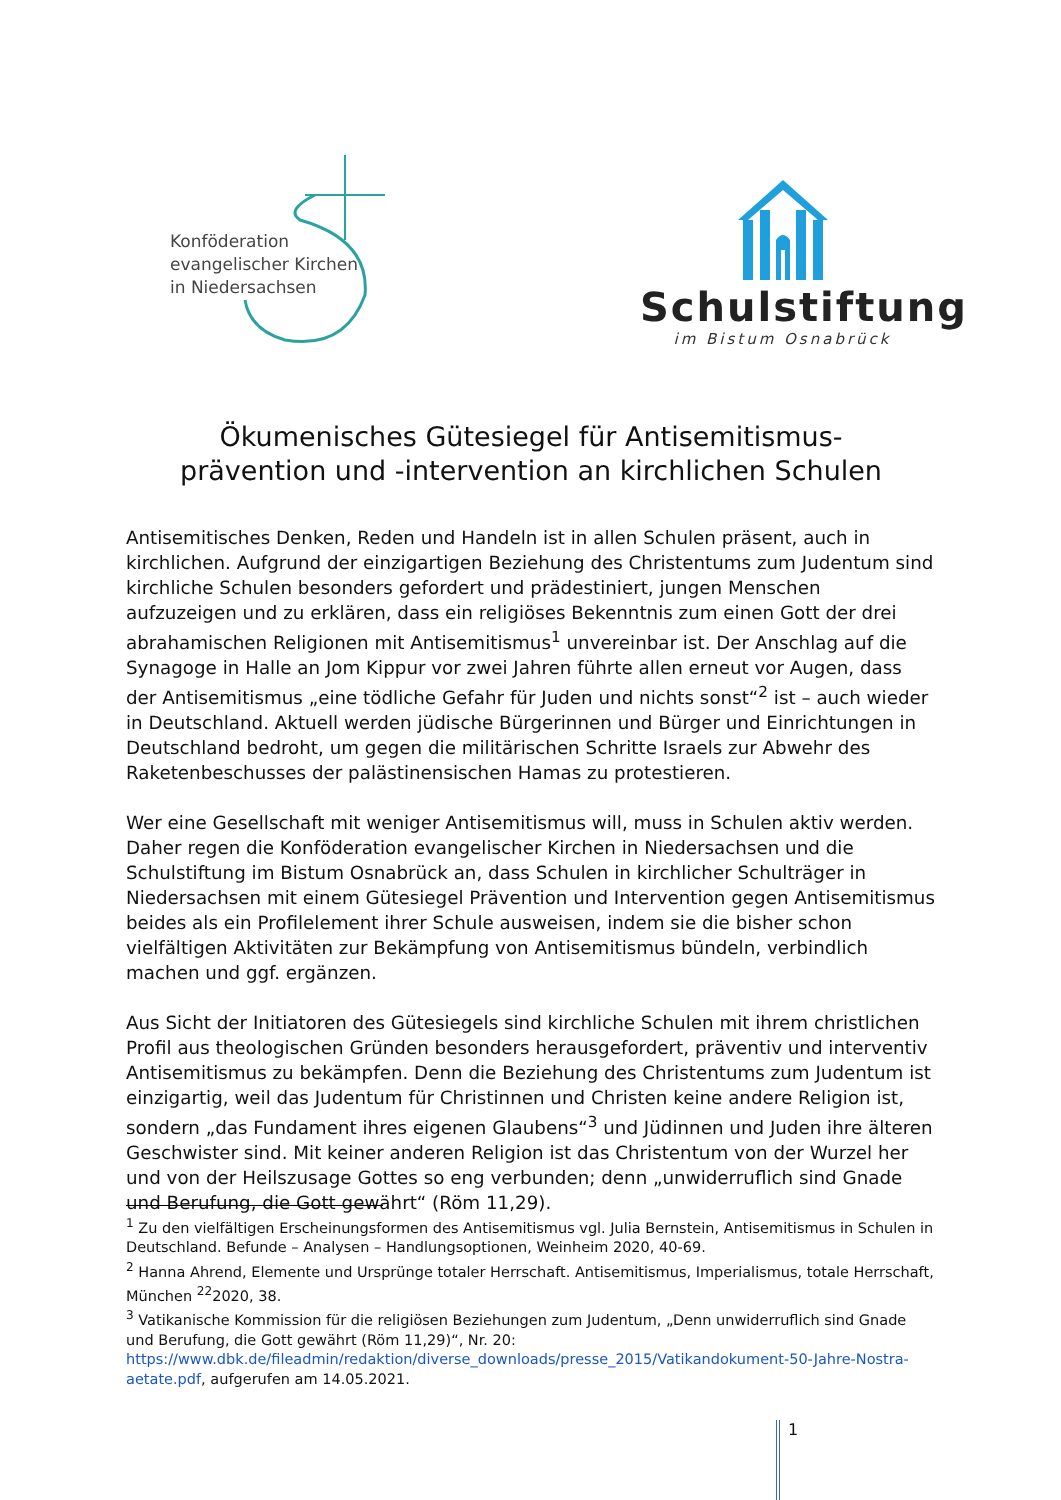Konföderation
evangelischer Kirchen
in Niedersachsen
Schulstiftung
im Bistum Osnabrück
Ökumenisches Gütesiegel für Antisemitismus-
prävention und -intervention an kirchlichen Schulen
Antisemitisches Denken, Reden und Handeln ist in allen Schulen präsent, auch in kirchlichen. Aufgrund der einzigartigen Beziehung des Christentums zum Judentum sind kirchliche Schulen besonders gefordert und prädestiniert, jungen Menschen aufzuzeigen und zu erklären, dass ein religiöses Bekenntnis zum einen Gott der drei abrahamischen Religionen mit Antisemitismus<sup>1</sup> unvereinbar ist. Der Anschlag auf die Synagoge in Halle an Jom Kippur vor zwei Jahren führte allen erneut vor Augen, dass der Antisemitismus „eine tödliche Gefahr für Juden und nichts sonst“<sup>2</sup> ist – auch wieder in Deutschland. Aktuell werden jüdische Bürgerinnen und Bürger und Einrichtungen in Deutschland bedroht, um gegen die militärischen Schritte Israels zur Abwehr des Raketenbeschusses der palästinensischen Hamas zu protestieren.
Wer eine Gesellschaft mit weniger Antisemitismus will, muss in Schulen aktiv werden. Daher regen die Konföderation evangelischer Kirchen in Niedersachsen und die Schulstiftung im Bistum Osnabrück an, dass Schulen in kirchlicher Schulträger in Niedersachsen mit einem Gütesiegel Prävention und Intervention gegen Antisemitismus beides als ein Profilelement ihrer Schule ausweisen, indem sie die bisher schon vielfältigen Aktivitäten zur Bekämpfung von Antisemitismus bündeln, verbindlich machen und ggf. ergänzen.
Aus Sicht der Initiatoren des Gütesiegels sind kirchliche Schulen mit ihrem christlichen Profil aus theologischen Gründen besonders herausgefordert, präventiv und interventiv Antisemitismus zu bekämpfen. Denn die Beziehung des Christentums zum Judentum ist einzigartig, weil das Judentum für Christinnen und Christen keine andere Religion ist, sondern „das Fundament ihres eigenen Glaubens“<sup>3</sup> und Jüdinnen und Juden ihre älteren Geschwister sind. Mit keiner anderen Religion ist das Christentum von der Wurzel her und von der Heilszusage Gottes so eng verbunden; denn „unwiderruflich sind Gnade und Berufung, die Gott gewährt“ (Röm 11,29).
<sup>1</sup> Zu den vielfältigen Erscheinungsformen des Antisemitismus vgl. Julia Bernstein, Antisemitismus in Schulen in Deutschland. Befunde – Analysen – Handlungsoptionen, Weinheim 2020, 40-69.
<sup>2</sup> Hanna Ahrend, Elemente und Ursprünge totaler Herrschaft. Antisemitismus, Imperialismus, totale Herrschaft, München <sup>22</sup>2020, 38.
<sup>3</sup> Vatikanische Kommission für die religiösen Beziehungen zum Judentum, „Denn unwiderruflich sind Gnade und Berufung, die Gott gewährt (Röm 11,29)“, Nr. 20: https://www.dbk.de/fileadmin/redaktion/diverse_downloads/presse_2015/Vatikandokument-50-Jahre-Nostra-aetate.pdf, aufgerufen am 14.05.2021.
1